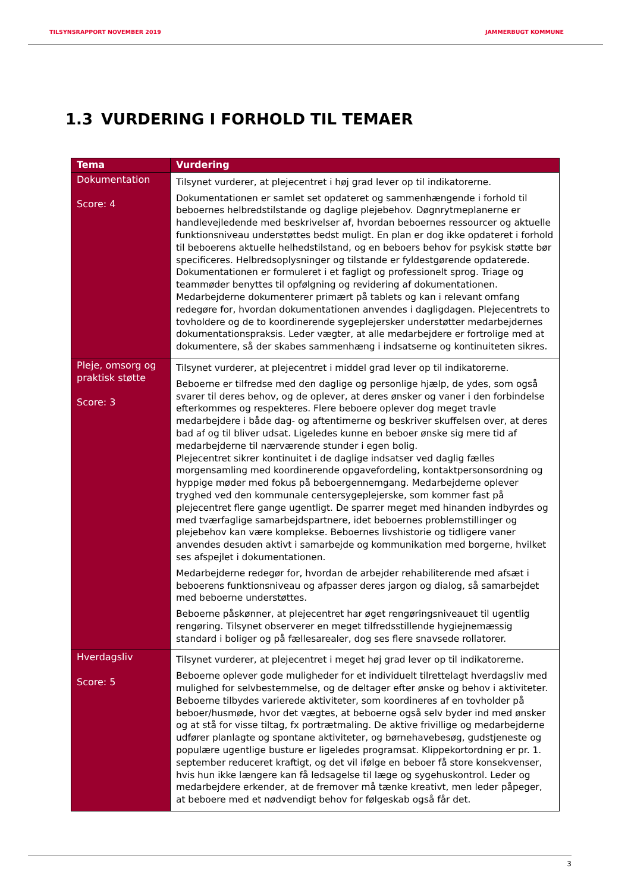TILSYNSRAPPORT NOVEMBER 2019 JAMMERBUGT KOMMUNE
1.3 VURDERING I FORHOLD TIL TEMAER
| Tema | Vurdering |
| --- | --- |
| Dokumentation Score: 4 | Tilsynet vurderer, at plejecentret i høj grad lever op til indikatorerne. Dokumentationen er samlet set opdateret og sammenhængende i forhold til beboernes helbredstilstande og daglige plejebehov. Døgnrytmeplanerne er handlevejledende med beskrivelser af, hvordan beboernes ressourcer og aktuelle funktionsniveau understøttes bedst muligt. En plan er dog ikke opdateret i forhold til beboerens aktuelle helhedstilstand, og en beboers behov for psykisk støtte bør specificeres. Helbredsoplysninger og tilstande er fyldestgørende opdaterede. Dokumentationen er formuleret i et fagligt og professionelt sprog. Triage og teammøder benyttes til opfølgning og revidering af dokumentationen. Medarbejderne dokumenterer primært på tablets og kan i relevant omfang redegøre for, hvordan dokumentationen anvendes i dagligdagen. Plejecentrets to tovholdere og de to koordinerende sygeplejersker understøtter medarbejdernes dokumentationspraksis. Leder vægter, at alle medarbejdere er fortrolige med at dokumentere, så der skabes sammenhæng i indsatserne og kontinuiteten sikres. |
| Pleje, omsorg og praktisk støtte Score: 3 | Tilsynet vurderer, at plejecentret i middel grad lever op til indikatorerne. Beboerne er tilfredse med den daglige og personlige hjælp, de ydes, som også svarer til deres behov, og de oplever, at deres ønsker og vaner i den forbindelse efterkommes og respekteres. Flere beboere oplever dog meget travle medarbejdere i både dag- og aftentimerne og beskriver skuffelsen over, at deres bad af og til bliver udsat. Ligeledes kunne en beboer ønske sig mere tid af medarbejderne til nærværende stunder i egen bolig. Plejecentret sikrer kontinuitet i de daglige indsatser ved daglig fælles morgensamling med koordinerende opgavefordeling, kontaktpersonsordning og hyppige møder med fokus på beboergennemgang. Medarbejderne oplever tryghed ved den kommunale centersygeplejerske, som kommer fast på plejecentret flere gange ugentligt. De sparrer meget med hinanden indbyrdes og med tværfaglige samarbejdspartnere, idet beboernes problemstillinger og plejebehov kan være komplekse. Beboernes livshistorie og tidligere vaner anvendes desuden aktivt i samarbejde og kommunikation med borgerne, hvilket ses afspejlet i dokumentationen. Medarbejderne redegør for, hvordan de arbejder rehabiliterende med afsæt i beboerens funktionsniveau og afpasser deres jargon og dialog, så samarbejdet med beboerne understøttes. Beboerne påskønner, at plejecentret har øget rengøringsniveauet til ugentlig rengøring. Tilsynet observerer en meget tilfredsstillende hygiejnemæssig standard i boliger og på fællesarealer, dog ses flere snavsede rollatorer. |
| Hverdagsliv Score: 5 | Tilsynet vurderer, at plejecentret i meget høj grad lever op til indikatorerne. Beboerne oplever gode muligheder for et individuelt tilrettelagt hverdagsliv med mulighed for selvbestemmelse, og de deltager efter ønske og behov i aktiviteter. Beboerne tilbydes varierede aktiviteter, som koordineres af en tovholder på beboer/husmøde, hvor det vægtes, at beboerne også selv byder ind med ønsker og at stå for visse tiltag, fx portrætmaling. De aktive frivillige og medarbejderne udfører planlagte og spontane aktiviteter, og børnehavebesøg, gudstjeneste og populære ugentlige busture er ligeledes programsat. Klippekortordning er pr. 1. september reduceret kraftigt, og det vil ifølge en beboer få store konsekvenser, hvis hun ikke længere kan få ledsagelse til læge og sygehuskontrol. Leder og medarbejdere erkender, at de fremover må tænke kreativt, men leder påpeger, at beboere med et nødvendigt behov for følgeskab også får det. |
3